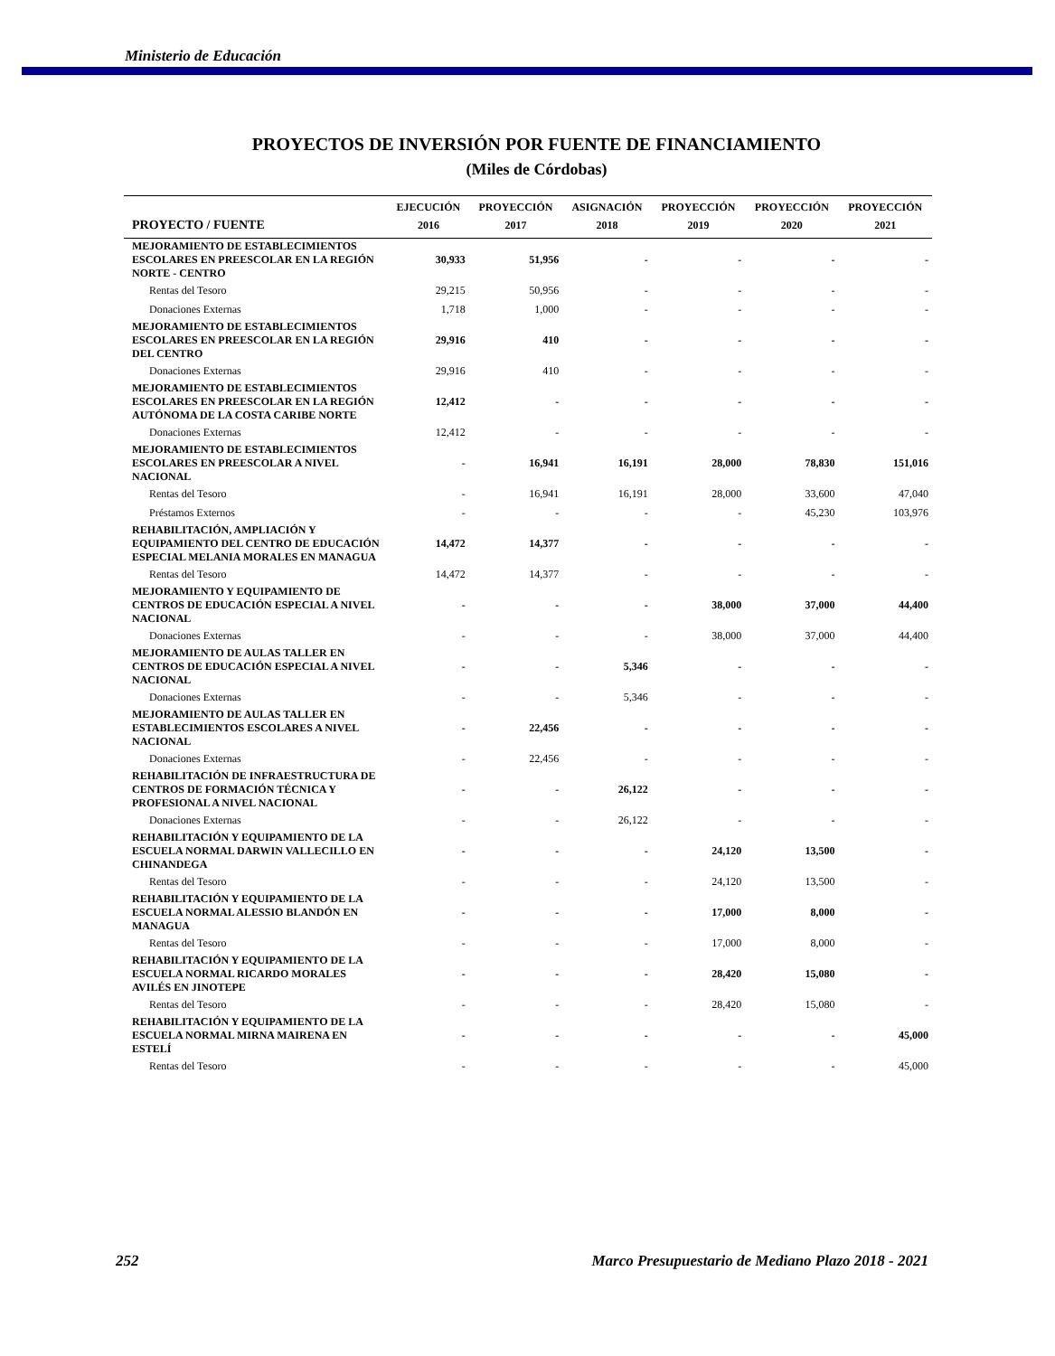Ministerio de Educación
PROYECTOS DE INVERSIÓN POR FUENTE DE FINANCIAMIENTO
(Miles de Córdobas)
| | EJECUCIÓN | PROYECCIÓN | ASIGNACIÓN | PROYECCIÓN | PROYECCIÓN | PROYECCIÓN |
| --- | --- | --- | --- | --- | --- | --- |
| PROYECTO / FUENTE | 2016 | 2017 | 2018 | 2019 | 2020 | 2021 |
| MEJORAMIENTO DE ESTABLECIMIENTOS ESCOLARES EN PREESCOLAR EN LA REGIÓN NORTE - CENTRO | 30,933 | 51,956 | - | - | - | - |
| Rentas del Tesoro | 29,215 | 50,956 | - | - | - | - |
| Donaciones Externas | 1,718 | 1,000 | - | - | - | - |
| MEJORAMIENTO DE ESTABLECIMIENTOS ESCOLARES EN PREESCOLAR EN LA REGIÓN DEL CENTRO | 29,916 | 410 | - | - | - | - |
| Donaciones Externas | 29,916 | 410 | - | - | - | - |
| MEJORAMIENTO DE ESTABLECIMIENTOS ESCOLARES EN PREESCOLAR EN LA REGIÓN AUTÓNOMA DE LA COSTA CARIBE NORTE | 12,412 | - | - | - | - | - |
| Donaciones Externas | 12,412 | - | - | - | - | - |
| MEJORAMIENTO DE ESTABLECIMIENTOS ESCOLARES EN PREESCOLAR A NIVEL NACIONAL | - | 16,941 | 16,191 | 28,000 | 78,830 | 151,016 |
| Rentas del Tesoro | - | 16,941 | 16,191 | 28,000 | 33,600 | 47,040 |
| Préstamos Externos | - | - | - | - | 45,230 | 103,976 |
| REHABILITACIÓN, AMPLIACIÓN Y EQUIPAMIENTO DEL CENTRO DE EDUCACIÓN ESPECIAL MELANIA MORALES EN MANAGUA | 14,472 | 14,377 | - | - | - | - |
| Rentas del Tesoro | 14,472 | 14,377 | - | - | - | - |
| MEJORAMIENTO Y EQUIPAMIENTO DE CENTROS DE EDUCACIÓN ESPECIAL A NIVEL NACIONAL | - | - | - | 38,000 | 37,000 | 44,400 |
| Donaciones Externas | - | - | - | 38,000 | 37,000 | 44,400 |
| MEJORAMIENTO DE AULAS TALLER EN CENTROS DE EDUCACIÓN ESPECIAL A NIVEL NACIONAL | - | - | 5,346 | - | - | - |
| Donaciones Externas | - | - | 5,346 | - | - | - |
| MEJORAMIENTO DE AULAS TALLER EN ESTABLECIMIENTOS ESCOLARES A NIVEL NACIONAL | - | 22,456 | - | - | - | - |
| Donaciones Externas | - | 22,456 | - | - | - | - |
| REHABILITACIÓN DE INFRAESTRUCTURA DE CENTROS DE FORMACIÓN TÉCNICA Y PROFESIONAL A NIVEL NACIONAL | - | - | 26,122 | - | - | - |
| Donaciones Externas | - | - | 26,122 | - | - | - |
| REHABILITACIÓN Y EQUIPAMIENTO DE LA ESCUELA NORMAL DARWIN VALLECILLO EN CHINANDEGA | - | - | - | 24,120 | 13,500 | - |
| Rentas del Tesoro | - | - | - | 24,120 | 13,500 | - |
| REHABILITACIÓN Y EQUIPAMIENTO DE LA ESCUELA NORMAL ALESSIO BLANDÓN EN MANAGUA | - | - | - | 17,000 | 8,000 | - |
| Rentas del Tesoro | - | - | - | 17,000 | 8,000 | - |
| REHABILITACIÓN Y EQUIPAMIENTO DE LA ESCUELA NORMAL RICARDO MORALES AVILÉS EN JINOTEPE | - | - | - | 28,420 | 15,080 | - |
| Rentas del Tesoro | - | - | - | 28,420 | 15,080 | - |
| REHABILITACIÓN Y EQUIPAMIENTO DE LA ESCUELA NORMAL MIRNA MAIRENA EN ESTELÍ | - | - | - | - | - | 45,000 |
| Rentas del Tesoro | - | - | - | - | - | 45,000 |
252 Marco Presupuestario de Mediano Plazo 2018 - 2021